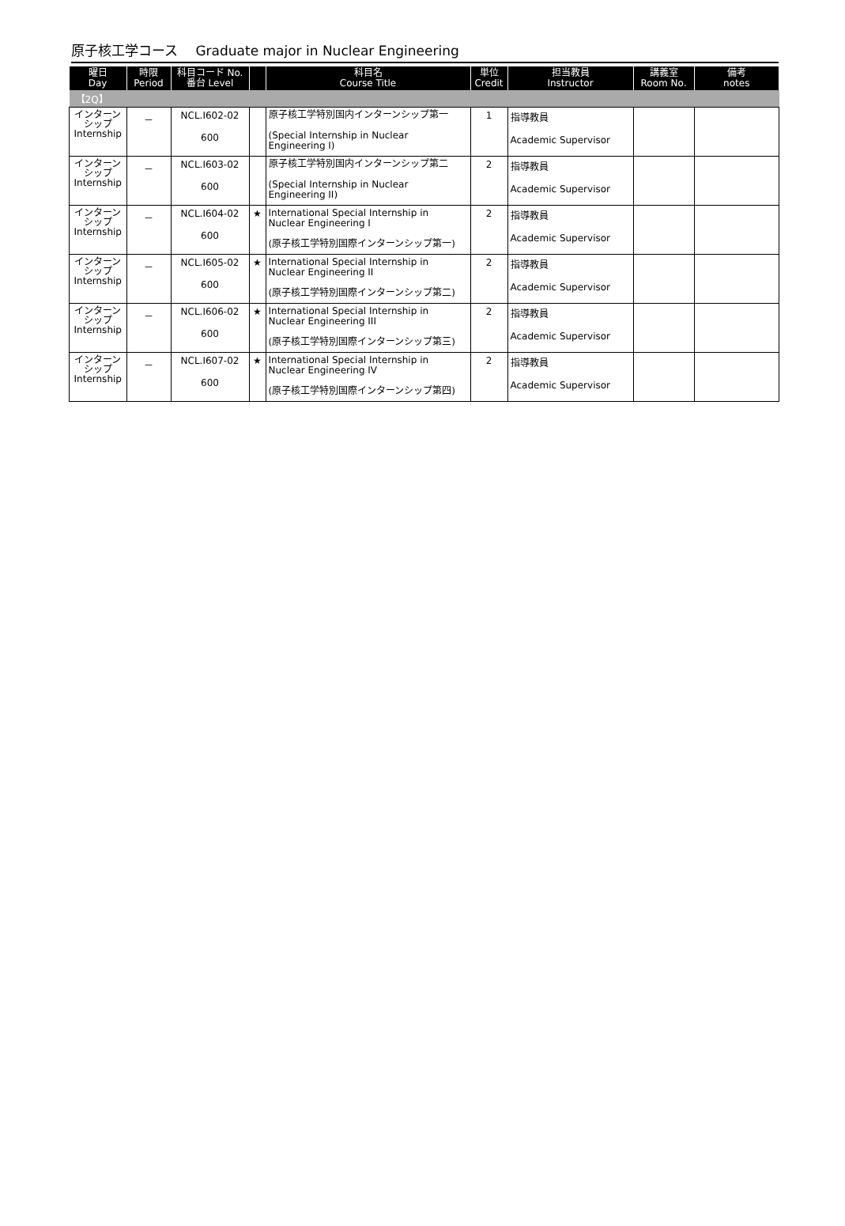原子核工学コース　 Graduate major in Nuclear Engineering
| 曜日 Day | 時限 Period | 科目コード No. 番台 Level | | 科目名 Course Title | 単位 Credit | 担当教員 Instructor | 講義室 Room No. | 備考 notes |
| --- | --- | --- | --- | --- | --- | --- | --- | --- |
| 【2Q】 | | | | | | | | |
| インターン シップ Internship | － | NCL.I602-02 600 | | 原子核工学特別国内インターンシップ第一 (Special Internship in Nuclear Engineering I) | 1 | 指導教員 Academic Supervisor | | |
| インターン シップ Internship | － | NCL.I603-02 600 | | 原子核工学特別国内インターンシップ第二 (Special Internship in Nuclear Engineering II) | 2 | 指導教員 Academic Supervisor | | |
| インターン シップ Internship | － | NCL.I604-02 600 | ★ | International Special Internship in Nuclear Engineering I (原子核工学特別国際インターンシップ第一) | 2 | 指導教員 Academic Supervisor | | |
| インターン シップ Internship | － | NCL.I605-02 600 | ★ | International Special Internship in Nuclear Engineering II (原子核工学特別国際インターンシップ第二) | 2 | 指導教員 Academic Supervisor | | |
| インターン シップ Internship | － | NCL.I606-02 600 | ★ | International Special Internship in Nuclear Engineering III (原子核工学特別国際インターンシップ第三) | 2 | 指導教員 Academic Supervisor | | |
| インターン シップ Internship | － | NCL.I607-02 600 | ★ | International Special Internship in Nuclear Engineering IV (原子核工学特別国際インターンシップ第四) | 2 | 指導教員 Academic Supervisor | | |